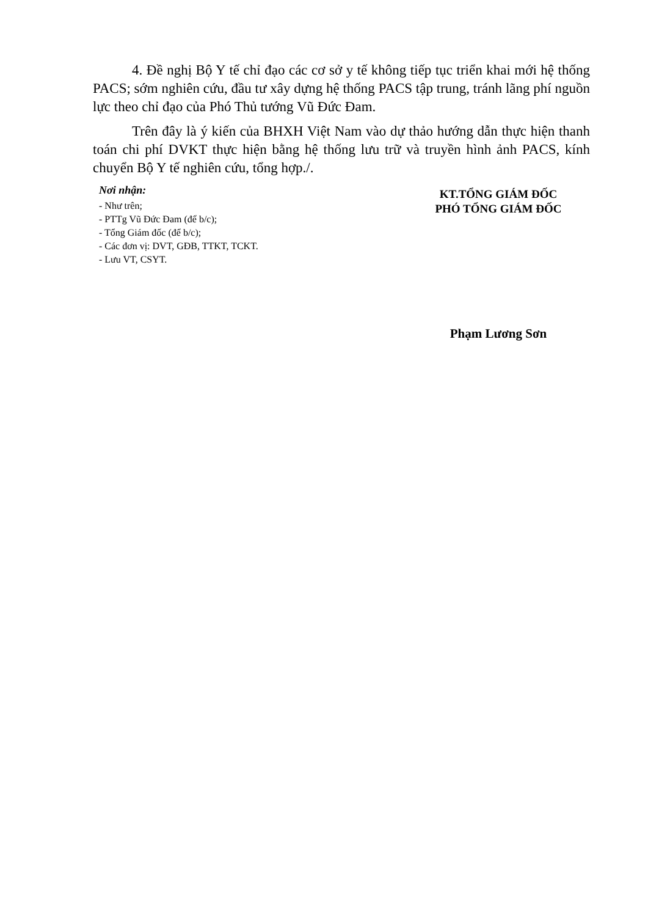4. Đề nghị Bộ Y tế chỉ đạo các cơ sở y tế không tiếp tục triển khai mới hệ thống PACS; sớm nghiên cứu, đầu tư xây dựng hệ thống PACS tập trung, tránh lãng phí nguồn lực theo chỉ đạo của Phó Thủ tướng Vũ Đức Đam.
Trên đây là ý kiến của BHXH Việt Nam vào dự thảo hướng dẫn thực hiện thanh toán chi phí DVKT thực hiện bằng hệ thống lưu trữ và truyền hình ảnh PACS, kính chuyển Bộ Y tế nghiên cứu, tổng hợp./.
Nơi nhận:
- Như trên;
- PTTg Vũ Đức Đam (để b/c);
- Tổng Giám đốc (để b/c);
- Các đơn vị: DVT, GĐB, TTKT, TCKT.
- Lưu VT, CSYT.
KT.TỔNG GIÁM ĐỐC
PHÓ TỔNG GIÁM ĐỐC
Phạm Lương Sơn